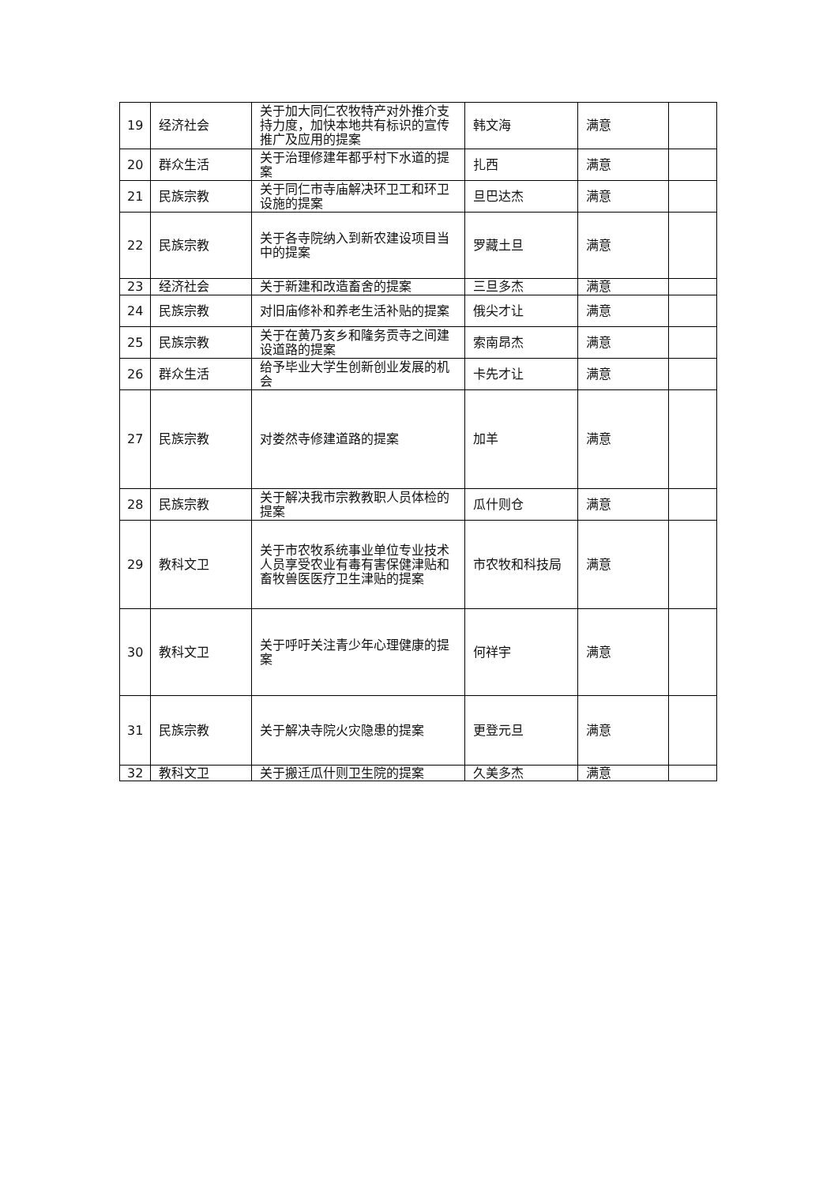| 19 | 经济社会 | 关于加大同仁农牧特产对外推介支持力度，加快本地共有标识的宣传推广及应用的提案 | 韩文海 | 满意 | |
| 20 | 群众生活 | 关于治理修建年都乎村下水道的提案 | 扎西 | 满意 | |
| 21 | 民族宗教 | 关于同仁市寺庙解决环卫工和环卫设施的提案 | 旦巴达杰 | 满意 | |
| 22 | 民族宗教 | 关于各寺院纳入到新农建设项目当中的提案 | 罗藏土旦 | 满意 | |
| 23 | 经济社会 | 关于新建和改造畜舍的提案 | 三旦多杰 | 满意 | |
| 24 | 民族宗教 | 对旧庙修补和养老生活补贴的提案 | 俄尖才让 | 满意 | |
| 25 | 民族宗教 | 关于在黄乃亥乡和隆务贡寺之间建设道路的提案 | 索南昂杰 | 满意 | |
| 26 | 群众生活 | 给予毕业大学生创新创业发展的机会 | 卡先才让 | 满意 | |
| 27 | 民族宗教 | 对娄然寺修建道路的提案 | 加羊 | 满意 | |
| 28 | 民族宗教 | 关于解决我市宗教教职人员体检的提案 | 瓜什则仓 | 满意 | |
| 29 | 教科文卫 | 关于市农牧系统事业单位专业技术人员享受农业有毒有害保健津贴和畜牧兽医医疗卫生津贴的提案 | 市农牧和科技局 | 满意 | |
| 30 | 教科文卫 | 关于呼吁关注青少年心理健康的提案 | 何祥宇 | 满意 | |
| 31 | 民族宗教 | 关于解决寺院火灾隐患的提案 | 更登元旦 | 满意 | |
| 32 | 教科文卫 | 关于搬迁瓜什则卫生院的提案 | 久美多杰 | 满意 | |